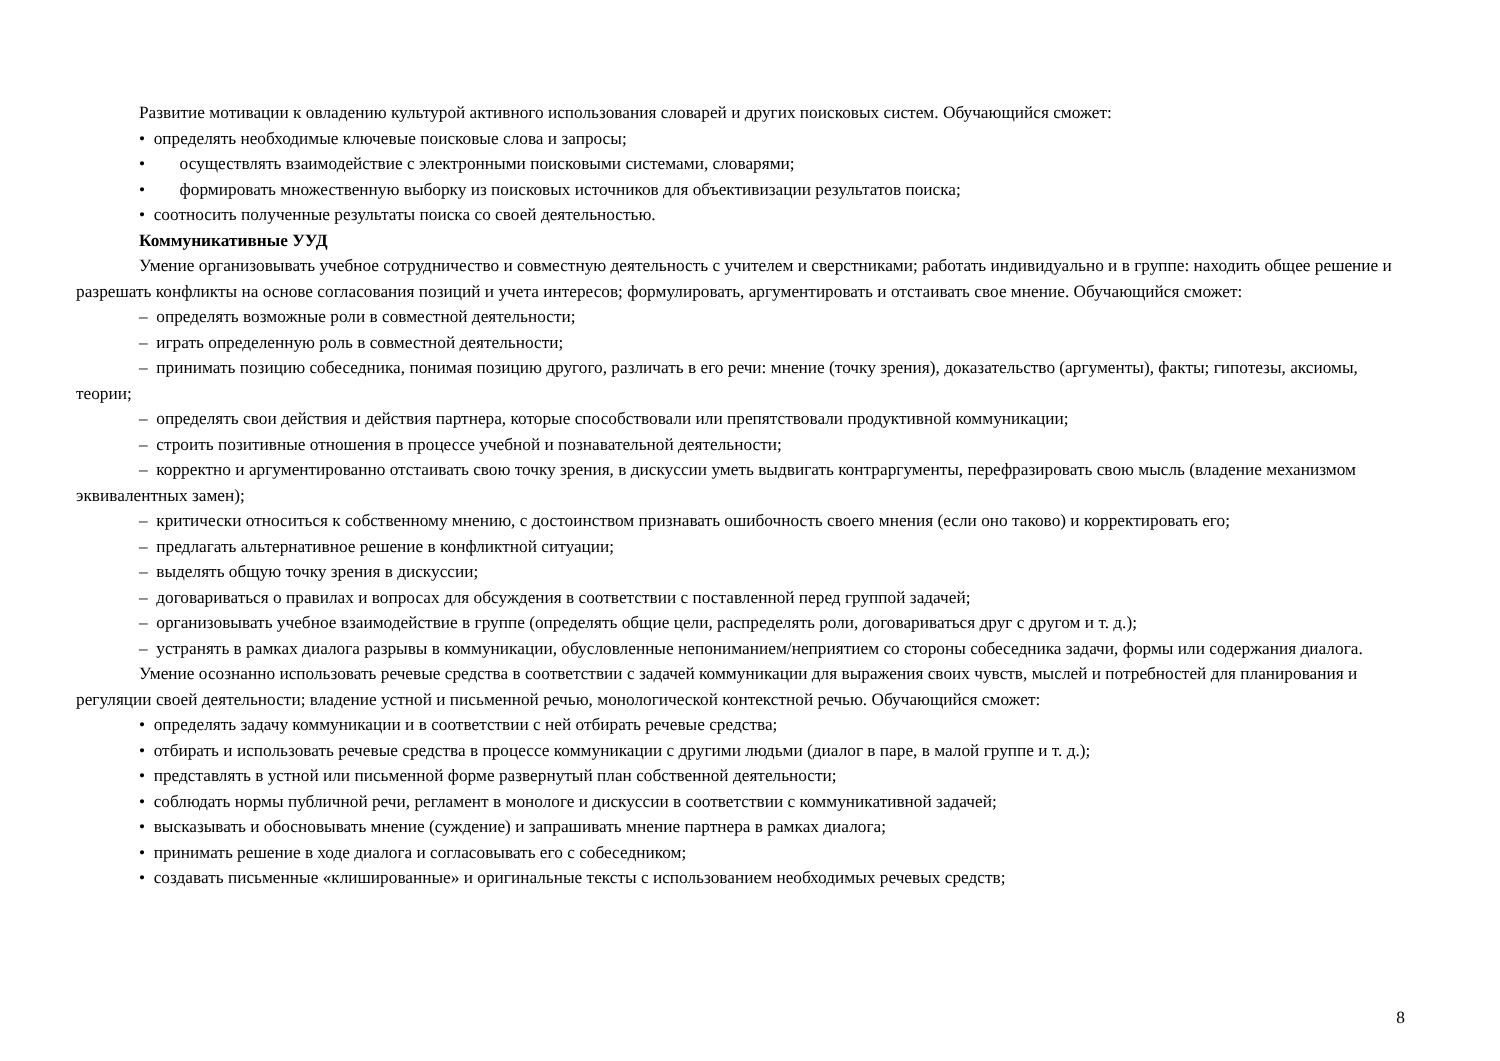Развитие мотивации к овладению культурой активного использования словарей и других поисковых систем. Обучающийся сможет:
• определять необходимые ключевые поисковые слова и запросы;
• осуществлять взаимодействие с электронными поисковыми системами, словарями;
• формировать множественную выборку из поисковых источников для объективизации результатов поиска;
• соотносить полученные результаты поиска со своей деятельностью.
Коммуникативные УУД
Умение организовывать учебное сотрудничество и совместную деятельность с учителем и сверстниками; работать индивидуально и в группе: находить общее решение и разрешать конфликты на основе согласования позиций и учета интересов; формулировать, аргументировать и отстаивать свое мнение. Обучающийся сможет:
– определять возможные роли в совместной деятельности;
– играть определенную роль в совместной деятельности;
– принимать позицию собеседника, понимая позицию другого, различать в его речи: мнение (точку зрения), доказательство (аргументы), факты; гипотезы, аксиомы, теории;
– определять свои действия и действия партнера, которые способствовали или препятствовали продуктивной коммуникации;
– строить позитивные отношения в процессе учебной и познавательной деятельности;
– корректно и аргументированно отстаивать свою точку зрения, в дискуссии уметь выдвигать контраргументы, перефразировать свою мысль (владение механизмом эквивалентных замен);
– критически относиться к собственному мнению, с достоинством признавать ошибочность своего мнения (если оно таково) и корректировать его;
– предлагать альтернативное решение в конфликтной ситуации;
– выделять общую точку зрения в дискуссии;
– договариваться о правилах и вопросах для обсуждения в соответствии с поставленной перед группой задачей;
– организовывать учебное взаимодействие в группе (определять общие цели, распределять роли, договариваться друг с другом и т. д.);
– устранять в рамках диалога разрывы в коммуникации, обусловленные непониманием/неприятием со стороны собеседника задачи, формы или содержания диалога.
Умение осознанно использовать речевые средства в соответствии с задачей коммуникации для выражения своих чувств, мыслей и потребностей для планирования и регуляции своей деятельности; владение устной и письменной речью, монологической контекстной речью. Обучающийся сможет:
• определять задачу коммуникации и в соответствии с ней отбирать речевые средства;
• отбирать и использовать речевые средства в процессе коммуникации с другими людьми (диалог в паре, в малой группе и т. д.);
• представлять в устной или письменной форме развернутый план собственной деятельности;
• соблюдать нормы публичной речи, регламент в монологе и дискуссии в соответствии с коммуникативной задачей;
• высказывать и обосновывать мнение (суждение) и запрашивать мнение партнера в рамках диалога;
• принимать решение в ходе диалога и согласовывать его с собеседником;
• создавать письменные «клишированные» и оригинальные тексты с использованием необходимых речевых средств;
8